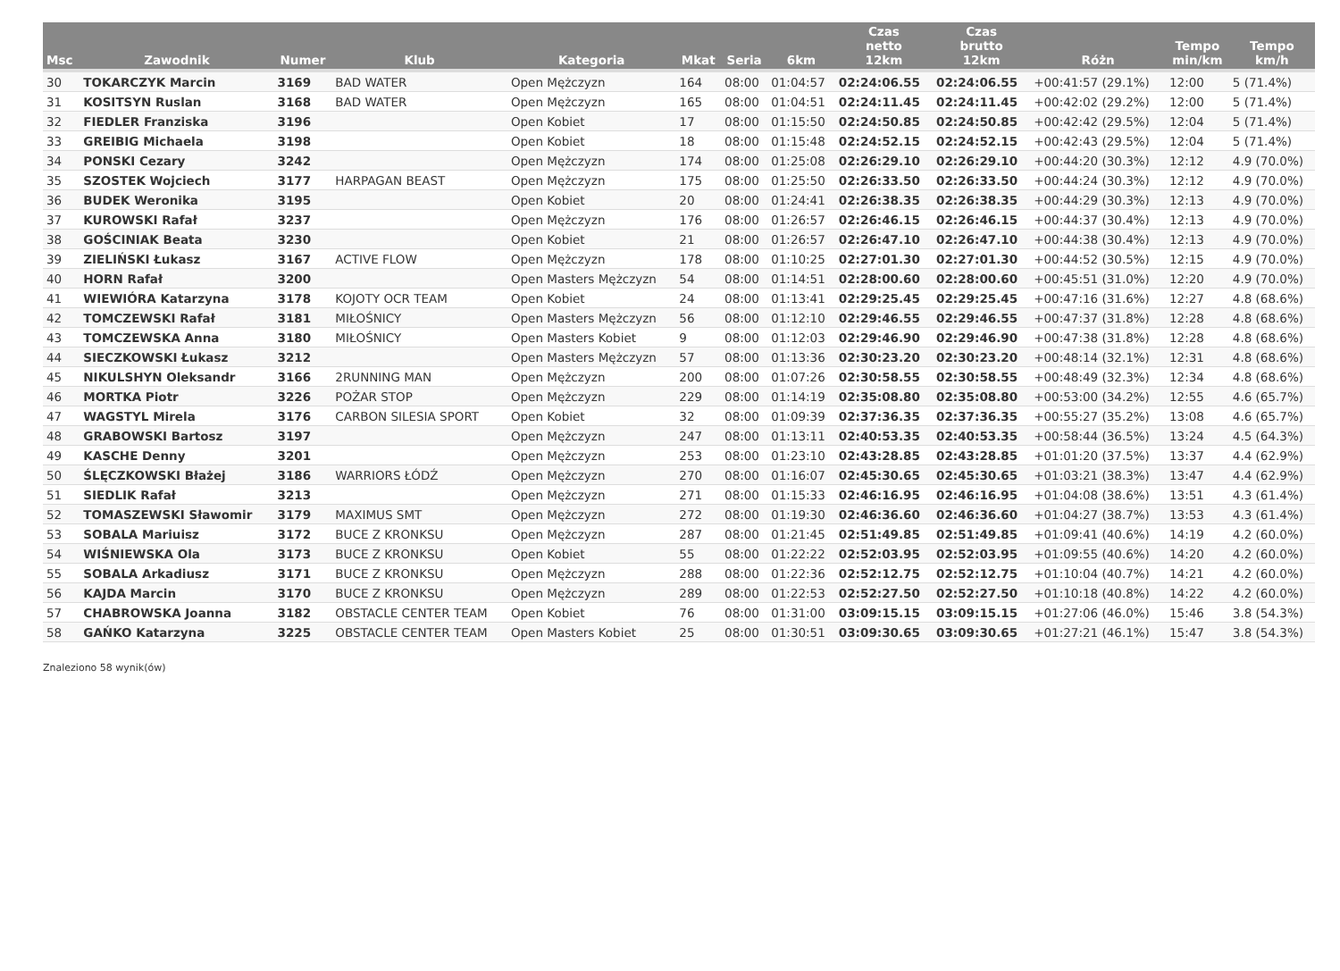| Msc | Zawodnik | Numer | Klub | Kategoria | Mkat | Seria | 6km | Czas netto 12km | Czas brutto 12km | Różn | Tempo min/km | Tempo km/h |
| --- | --- | --- | --- | --- | --- | --- | --- | --- | --- | --- | --- | --- |
| 30 | TOKARCZYK Marcin | 3169 | BAD WATER | Open Mężczyzn | 164 | 08:00 | 01:04:57 | 02:24:06.55 | 02:24:06.55 | +00:41:57 (29.1%) | 12:00 | 5 (71.4%) |
| 31 | KOSITSYN Ruslan | 3168 | BAD WATER | Open Mężczyzn | 165 | 08:00 | 01:04:51 | 02:24:11.45 | 02:24:11.45 | +00:42:02 (29.2%) | 12:00 | 5 (71.4%) |
| 32 | FIEDLER Franziska | 3196 | | Open Kobiet | 17 | 08:00 | 01:15:50 | 02:24:50.85 | 02:24:50.85 | +00:42:42 (29.5%) | 12:04 | 5 (71.4%) |
| 33 | GREIBIG Michaela | 3198 | | Open Kobiet | 18 | 08:00 | 01:15:48 | 02:24:52.15 | 02:24:52.15 | +00:42:43 (29.5%) | 12:04 | 5 (71.4%) |
| 34 | PONSKI Cezary | 3242 | | Open Mężczyzn | 174 | 08:00 | 01:25:08 | 02:26:29.10 | 02:26:29.10 | +00:44:20 (30.3%) | 12:12 | 4.9 (70.0%) |
| 35 | SZOSTEK Wojciech | 3177 | HARPAGAN BEAST | Open Mężczyzn | 175 | 08:00 | 01:25:50 | 02:26:33.50 | 02:26:33.50 | +00:44:24 (30.3%) | 12:12 | 4.9 (70.0%) |
| 36 | BUDEK Weronika | 3195 | | Open Kobiet | 20 | 08:00 | 01:24:41 | 02:26:38.35 | 02:26:38.35 | +00:44:29 (30.3%) | 12:13 | 4.9 (70.0%) |
| 37 | KUROWSKI Rafał | 3237 | | Open Mężczyzn | 176 | 08:00 | 01:26:57 | 02:26:46.15 | 02:26:46.15 | +00:44:37 (30.4%) | 12:13 | 4.9 (70.0%) |
| 38 | GOŚCINIAK Beata | 3230 | | Open Kobiet | 21 | 08:00 | 01:26:57 | 02:26:47.10 | 02:26:47.10 | +00:44:38 (30.4%) | 12:13 | 4.9 (70.0%) |
| 39 | ZIELIŃSKI Łukasz | 3167 | ACTIVE FLOW | Open Mężczyzn | 178 | 08:00 | 01:10:25 | 02:27:01.30 | 02:27:01.30 | +00:44:52 (30.5%) | 12:15 | 4.9 (70.0%) |
| 40 | HORN Rafał | 3200 | | Open Masters Mężczyzn | 54 | 08:00 | 01:14:51 | 02:28:00.60 | 02:28:00.60 | +00:45:51 (31.0%) | 12:20 | 4.9 (70.0%) |
| 41 | WIEWIÓRA Katarzyna | 3178 | KOJOTY OCR TEAM | Open Kobiet | 24 | 08:00 | 01:13:41 | 02:29:25.45 | 02:29:25.45 | +00:47:16 (31.6%) | 12:27 | 4.8 (68.6%) |
| 42 | TOMCZEWSKI Rafał | 3181 | MIŁOŚNICY | Open Masters Mężczyzn | 56 | 08:00 | 01:12:10 | 02:29:46.55 | 02:29:46.55 | +00:47:37 (31.8%) | 12:28 | 4.8 (68.6%) |
| 43 | TOMCZEWSKA Anna | 3180 | MIŁOŚNICY | Open Masters Kobiet | 9 | 08:00 | 01:12:03 | 02:29:46.90 | 02:29:46.90 | +00:47:38 (31.8%) | 12:28 | 4.8 (68.6%) |
| 44 | SIECZKOWSKI Łukasz | 3212 | | Open Masters Mężczyzn | 57 | 08:00 | 01:13:36 | 02:30:23.20 | 02:30:23.20 | +00:48:14 (32.1%) | 12:31 | 4.8 (68.6%) |
| 45 | NIKULSHYN Oleksandr | 3166 | 2RUNNING MAN | Open Mężczyzn | 200 | 08:00 | 01:07:26 | 02:30:58.55 | 02:30:58.55 | +00:48:49 (32.3%) | 12:34 | 4.8 (68.6%) |
| 46 | MORTKA Piotr | 3226 | POŻAR STOP | Open Mężczyzn | 229 | 08:00 | 01:14:19 | 02:35:08.80 | 02:35:08.80 | +00:53:00 (34.2%) | 12:55 | 4.6 (65.7%) |
| 47 | WAGSTYL Mirela | 3176 | CARBON SILESIA SPORT | Open Kobiet | 32 | 08:00 | 01:09:39 | 02:37:36.35 | 02:37:36.35 | +00:55:27 (35.2%) | 13:08 | 4.6 (65.7%) |
| 48 | GRABOWSKI Bartosz | 3197 | | Open Mężczyzn | 247 | 08:00 | 01:13:11 | 02:40:53.35 | 02:40:53.35 | +00:58:44 (36.5%) | 13:24 | 4.5 (64.3%) |
| 49 | KASCHE Denny | 3201 | | Open Mężczyzn | 253 | 08:00 | 01:23:10 | 02:43:28.85 | 02:43:28.85 | +01:01:20 (37.5%) | 13:37 | 4.4 (62.9%) |
| 50 | ŚLĘCZKOWSKI Błażej | 3186 | WARRIORS ŁÓDŹ | Open Mężczyzn | 270 | 08:00 | 01:16:07 | 02:45:30.65 | 02:45:30.65 | +01:03:21 (38.3%) | 13:47 | 4.4 (62.9%) |
| 51 | SIEDLIK Rafał | 3213 | | Open Mężczyzn | 271 | 08:00 | 01:15:33 | 02:46:16.95 | 02:46:16.95 | +01:04:08 (38.6%) | 13:51 | 4.3 (61.4%) |
| 52 | TOMASZEWSKI Sławomir | 3179 | MAXIMUS SMT | Open Mężczyzn | 272 | 08:00 | 01:19:30 | 02:46:36.60 | 02:46:36.60 | +01:04:27 (38.7%) | 13:53 | 4.3 (61.4%) |
| 53 | SOBALA Mariuisz | 3172 | BUCE Z KRONKSU | Open Mężczyzn | 287 | 08:00 | 01:21:45 | 02:51:49.85 | 02:51:49.85 | +01:09:41 (40.6%) | 14:19 | 4.2 (60.0%) |
| 54 | WIŚNIEWSKA Ola | 3173 | BUCE Z KRONKSU | Open Kobiet | 55 | 08:00 | 01:22:22 | 02:52:03.95 | 02:52:03.95 | +01:09:55 (40.6%) | 14:20 | 4.2 (60.0%) |
| 55 | SOBALA Arkadiusz | 3171 | BUCE Z KRONKSU | Open Mężczyzn | 288 | 08:00 | 01:22:36 | 02:52:12.75 | 02:52:12.75 | +01:10:04 (40.7%) | 14:21 | 4.2 (60.0%) |
| 56 | KAJDA Marcin | 3170 | BUCE Z KRONKSU | Open Mężczyzn | 289 | 08:00 | 01:22:53 | 02:52:27.50 | 02:52:27.50 | +01:10:18 (40.8%) | 14:22 | 4.2 (60.0%) |
| 57 | CHABROWSKA Joanna | 3182 | OBSTACLE CENTER TEAM | Open Kobiet | 76 | 08:00 | 01:31:00 | 03:09:15.15 | 03:09:15.15 | +01:27:06 (46.0%) | 15:46 | 3.8 (54.3%) |
| 58 | GAŃKO Katarzyna | 3225 | OBSTACLE CENTER TEAM | Open Masters Kobiet | 25 | 08:00 | 01:30:51 | 03:09:30.65 | 03:09:30.65 | +01:27:21 (46.1%) | 15:47 | 3.8 (54.3%) |
Znaleziono 58 wynik(ów)